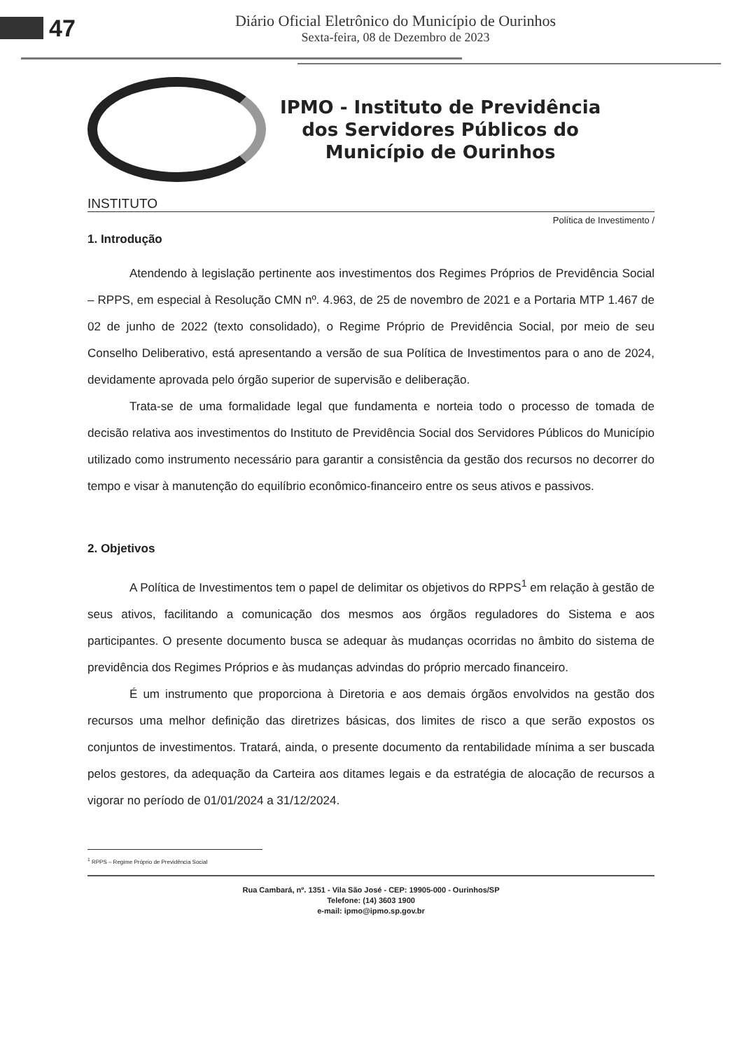47
Diário Oficial Eletrônico do Município de Ourinhos
Sexta-feira, 08 de Dezembro de 2023
IPMO - Instituto de Previdência
dos Servidores Públicos do
Município de Ourinhos
INSTITUTO
Política de Investimento /
1. Introdução
Atendendo à legislação pertinente aos investimentos dos Regimes Próprios de Previdência Social – RPPS, em especial à Resolução CMN nº. 4.963, de 25 de novembro de 2021 e a Portaria MTP 1.467 de 02 de junho de 2022 (texto consolidado), o Regime Próprio de Previdência Social, por meio de seu Conselho Deliberativo, está apresentando a versão de sua Política de Investimentos para o ano de 2024, devidamente aprovada pelo órgão superior de supervisão e deliberação.
Trata-se de uma formalidade legal que fundamenta e norteia todo o processo de tomada de decisão relativa aos investimentos do Instituto de Previdência Social dos Servidores Públicos do Município utilizado como instrumento necessário para garantir a consistência da gestão dos recursos no decorrer do tempo e visar à manutenção do equilíbrio econômico-financeiro entre os seus ativos e passivos.
2. Objetivos
A Política de Investimentos tem o papel de delimitar os objetivos do RPPS<sup>1</sup> em relação à gestão de seus ativos, facilitando a comunicação dos mesmos aos órgãos reguladores do Sistema e aos participantes. O presente documento busca se adequar às mudanças ocorridas no âmbito do sistema de previdência dos Regimes Próprios e às mudanças advindas do próprio mercado financeiro.
É um instrumento que proporciona à Diretoria e aos demais órgãos envolvidos na gestão dos recursos uma melhor definição das diretrizes básicas, dos limites de risco a que serão expostos os conjuntos de investimentos. Tratará, ainda, o presente documento da rentabilidade mínima a ser buscada pelos gestores, da adequação da Carteira aos ditames legais e da estratégia de alocação de recursos a vigorar no período de 01/01/2024 a 31/12/2024.
<sup>1</sup> RPPS – Regime Próprio de Previdência Social
Rua Cambará, nº. 1351 - Vila São José - CEP: 19905-000 - Ourinhos/SP
Telefone: (14) 3603 1900
e-mail: ipmo@ipmo.sp.gov.br